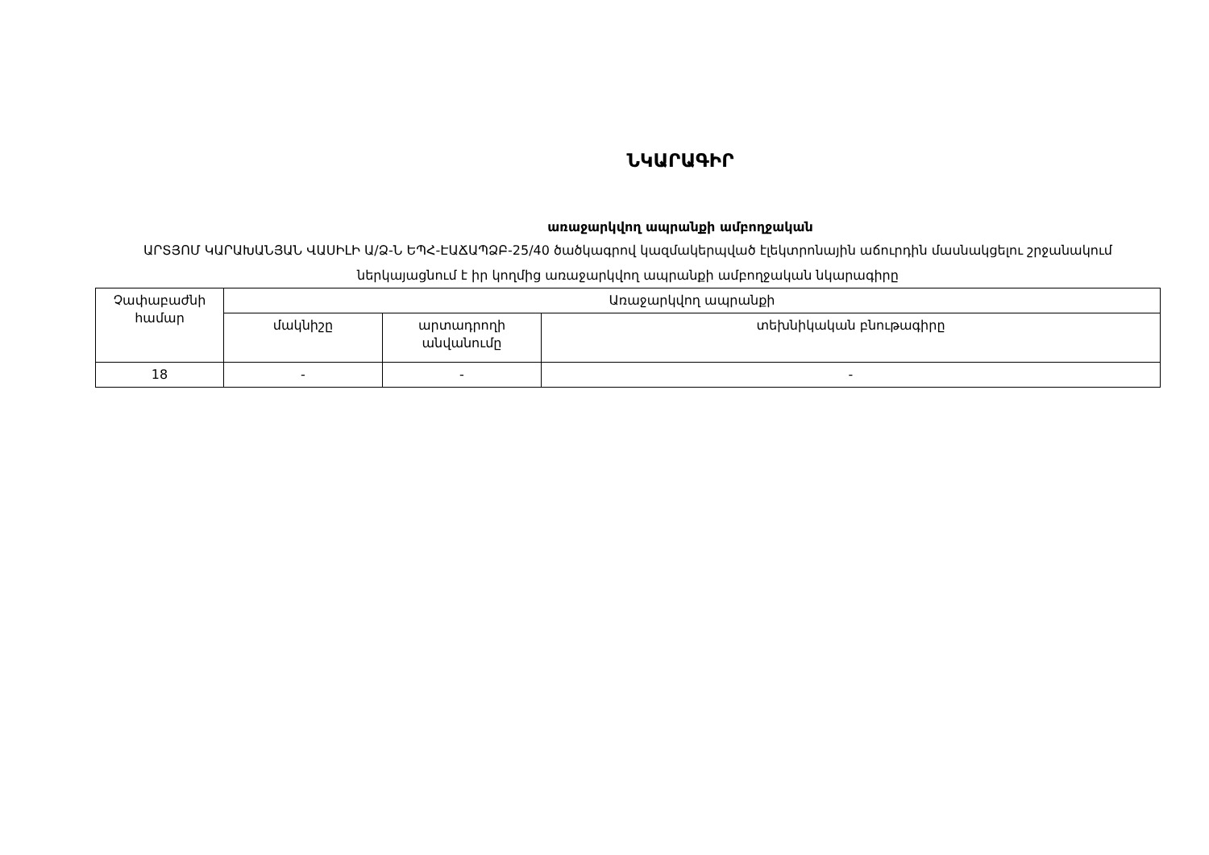ՆԿԱՐԱԳԻՐ
առաջարկվող ապրանքի ամբողջական
ԱՐՏՅՈՄ ԿԱՐԱԽԱՆՅԱՆ ՎԱՍԻԼԻ Ա/Ձ-Ն ԵՊՀ-ԷԱՃԱՊՁԲ-25/40 ծածկագրով կազմակերպված էլեկտրոնային աճուրդին մասնակցելու շրջանակում ներկայացնում է իր կողմից առաջարկվող ապրանքի ամբողջական նկարագիրը
| Չափաբաժնի համար | Առաջարկվող ապրանքի | | |
| --- | --- | --- | --- |
| | մակնիշը | արտադրողի անվանումը | տեխնիկական բնութագիրը |
| 18 | - | - | - |